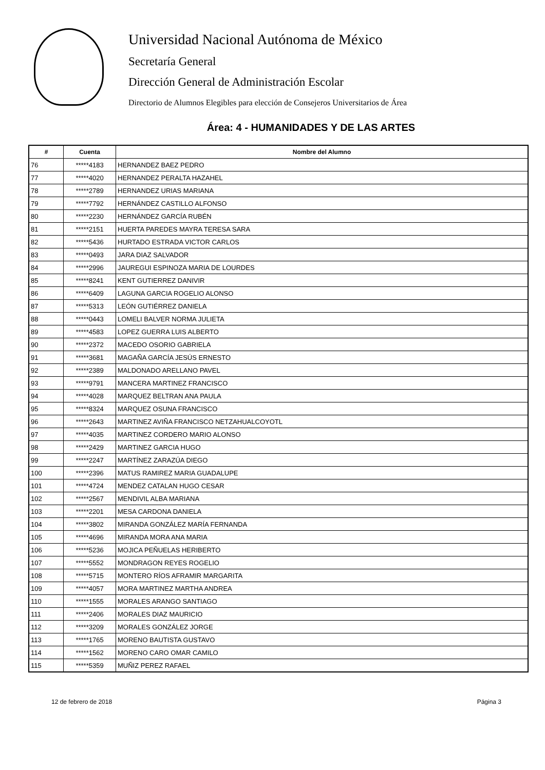Universidad Nacional Autónoma de México
Secretaría General
Dirección General de Administración Escolar
Directorio de Alumnos Elegibles para elección de Consejeros Universitarios de Área
Área: 4 - HUMANIDADES Y DE LAS ARTES
| # | Cuenta | Nombre del Alumno |
| --- | --- | --- |
| 76 | *****4183 | HERNANDEZ BAEZ PEDRO |
| 77 | *****4020 | HERNANDEZ PERALTA HAZAHEL |
| 78 | *****2789 | HERNANDEZ URIAS MARIANA |
| 79 | *****7792 | HERNÁNDEZ CASTILLO ALFONSO |
| 80 | *****2230 | HERNÁNDEZ GARCÍA RUBÉN |
| 81 | *****2151 | HUERTA PAREDES MAYRA TERESA SARA |
| 82 | *****5436 | HURTADO ESTRADA VICTOR CARLOS |
| 83 | *****0493 | JARA DIAZ SALVADOR |
| 84 | *****2996 | JAUREGUI ESPINOZA MARIA DE LOURDES |
| 85 | *****8241 | KENT GUTIERREZ DANIVIR |
| 86 | *****6409 | LAGUNA GARCIA ROGELIO ALONSO |
| 87 | *****5313 | LEÓN GUTIÉRREZ DANIELA |
| 88 | *****0443 | LOMELI BALVER NORMA JULIETA |
| 89 | *****4583 | LOPEZ GUERRA LUIS ALBERTO |
| 90 | *****2372 | MACEDO OSORIO GABRIELA |
| 91 | *****3681 | MAGAÑA GARCÍA JESÚS ERNESTO |
| 92 | *****2389 | MALDONADO ARELLANO PAVEL |
| 93 | *****9791 | MANCERA MARTINEZ FRANCISCO |
| 94 | *****4028 | MARQUEZ BELTRAN ANA PAULA |
| 95 | *****8324 | MARQUEZ OSUNA FRANCISCO |
| 96 | *****2643 | MARTINEZ AVIÑA FRANCISCO NETZAHUALCOYOTL |
| 97 | *****4035 | MARTINEZ CORDERO MARIO ALONSO |
| 98 | *****2429 | MARTINEZ GARCIA HUGO |
| 99 | *****2247 | MARTÍNEZ ZARAZÚA DIEGO |
| 100 | *****2396 | MATUS RAMIREZ MARIA GUADALUPE |
| 101 | *****4724 | MENDEZ CATALAN HUGO CESAR |
| 102 | *****2567 | MENDIVIL ALBA MARIANA |
| 103 | *****2201 | MESA CARDONA DANIELA |
| 104 | *****3802 | MIRANDA GONZÁLEZ MARÍA FERNANDA |
| 105 | *****4696 | MIRANDA MORA ANA MARIA |
| 106 | *****5236 | MOJICA PEÑUELAS HERIBERTO |
| 107 | *****5552 | MONDRAGON REYES ROGELIO |
| 108 | *****5715 | MONTERO RÍOS AFRAMIR MARGARITA |
| 109 | *****4057 | MORA MARTINEZ MARTHA ANDREA |
| 110 | *****1555 | MORALES ARANGO SANTIAGO |
| 111 | *****2406 | MORALES DIAZ MAURICIO |
| 112 | *****3209 | MORALES GONZÁLEZ JORGE |
| 113 | *****1765 | MORENO BAUTISTA GUSTAVO |
| 114 | *****1562 | MORENO CARO OMAR CAMILO |
| 115 | *****5359 | MUÑIZ PEREZ RAFAEL |
12 de febrero de 2018 Página 3